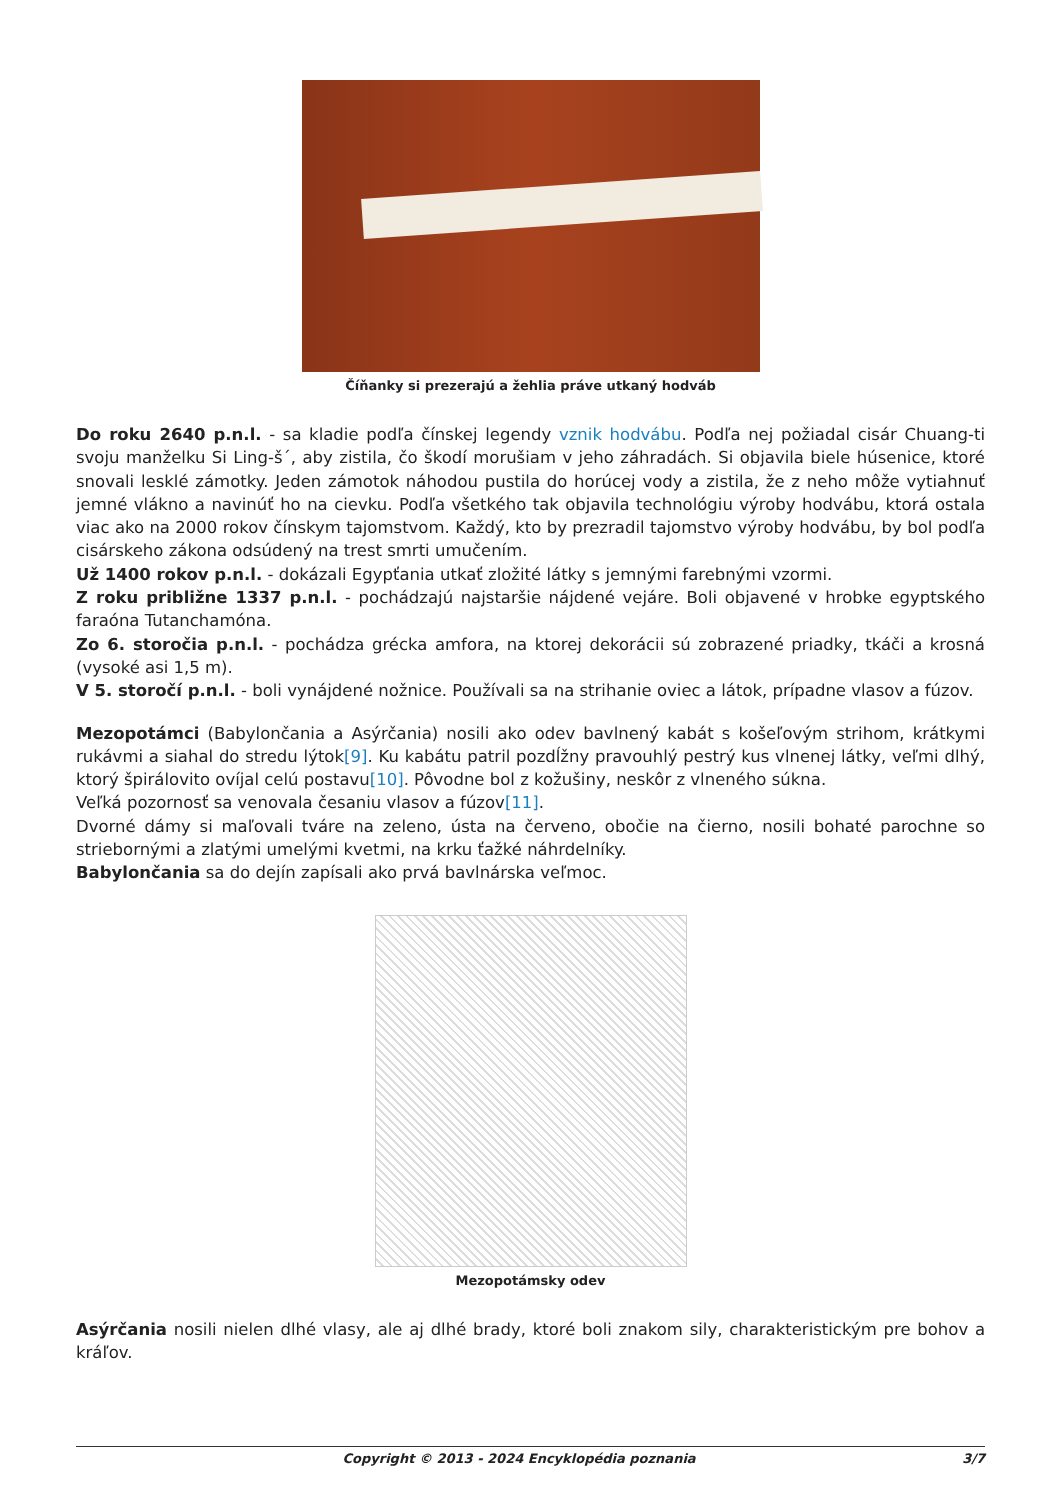Číňanky si prezerajú a žehlia práve utkaný hodváb
Do roku 2640 p.n.l. - sa kladie podľa čínskej legendy vznik hodvábu. Podľa nej požiadal cisár Chuang-ti svoju manželku Si Ling-š´, aby zistila, čo škodí morušiam v jeho záhradách. Si objavila biele húsenice, ktoré snovali lesklé zámotky. Jeden zámotok náhodou pustila do horúcej vody a zistila, že z neho môže vytiahnuť jemné vlákno a navinúť ho na cievku. Podľa všetkého tak objavila technológiu výroby hodvábu, ktorá ostala viac ako na 2000 rokov čínskym tajomstvom. Každý, kto by prezradil tajomstvo výroby hodvábu, by bol podľa cisárskeho zákona odsúdený na trest smrti umučením.
Už 1400 rokov p.n.l. - dokázali Egypťania utkať zložité látky s jemnými farebnými vzormi.
Z roku približne 1337 p.n.l. - pochádzajú najstaršie nájdené vejáre. Boli objavené v hrobke egyptského faraóna Tutanchamóna.
Zo 6. storočia p.n.l. - pochádza grécka amfora, na ktorej dekorácii sú zobrazené priadky, tkáči a krosná (vysoké asi 1,5 m).
V 5. storočí p.n.l. - boli vynájdené nožnice. Používali sa na strihanie oviec a látok, prípadne vlasov a fúzov.
Mezopotámci (Babylončania a Asýrčania) nosili ako odev bavlnený kabát s košeľovým strihom, krátkymi rukávmi a siahal do stredu lýtok[9]. Ku kabátu patril pozdĺžny pravouhlý pestrý kus vlnenej látky, veľmi dlhý, ktorý špirálovito ovíjal celú postavu[10]. Pôvodne bol z kožušiny, neskôr z vlneného súkna.
Veľká pozornosť sa venovala česaniu vlasov a fúzov[11].
Dvorné dámy si maľovali tváre na zeleno, ústa na červeno, obočie na čierno, nosili bohaté parochne so striebornými a zlatými umelými kvetmi, na krku ťažké náhrdelníky.
Babylončania sa do dejín zapísali ako prvá bavlnárska veľmoc.
Mezopotámsky odev
Asýrčania nosili nielen dlhé vlasy, ale aj dlhé brady, ktoré boli znakom sily, charakteristickým pre bohov a kráľov.
Copyright © 2013 - 2024 Encyklopédia poznania 3/7